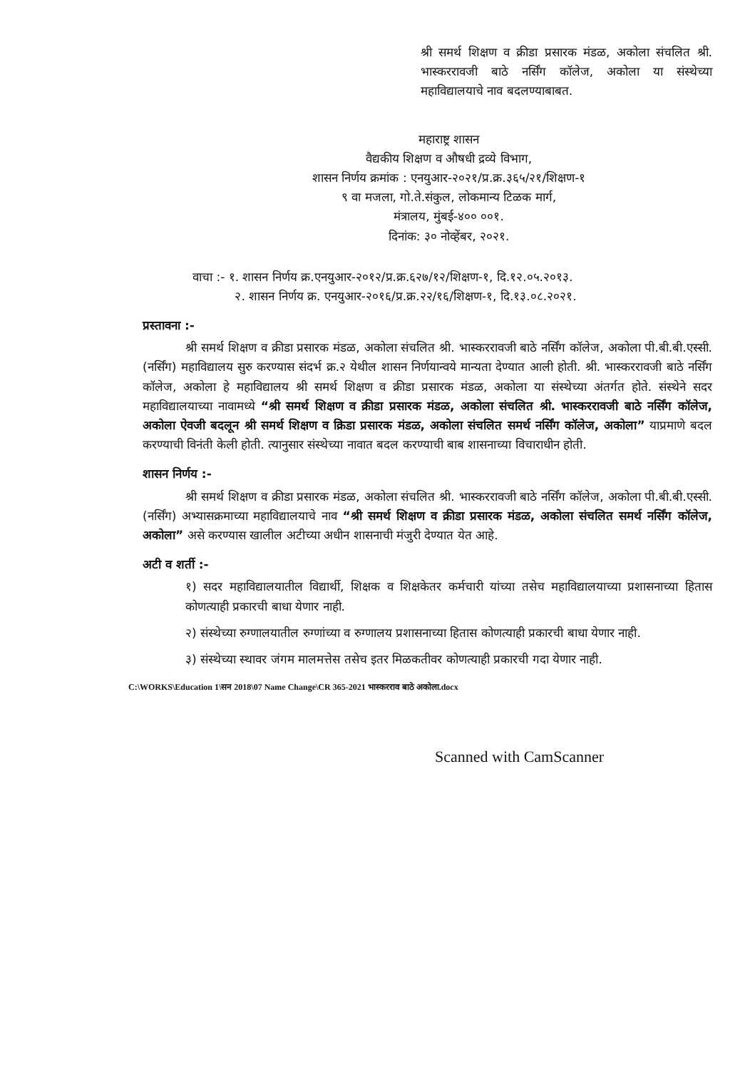श्री समर्थ शिक्षण व क्रीडा प्रसारक मंडळ, अकोला संचलित श्री. भास्कररावजी बाठे नर्सिंग कॉलेज, अकोला या संस्थेच्या महाविद्यालयाचे नाव बदलण्याबाबत.
महाराष्ट्र शासन
वैद्यकीय शिक्षण व औषधी द्रव्ये विभाग,
शासन निर्णय क्रमांक : एनयुआर-२०२१/प्र.क्र.३६५/२१/शिक्षण-१
९ वा मजला, गो.ते.संकुल, लोकमान्य टिळक मार्ग,
मंत्रालय, मुंबई-४०० ००१.
दिनांक: ३० नोव्हेंबर, २०२१.
वाचा :- १. शासन निर्णय क्र.एनयुआर-२०१२/प्र.क्र.६२७/१२/शिक्षण-१, दि.१२.०५.२०१३.
२. शासन निर्णय क्र. एनयुआर-२०१६/प्र.क्र.२२/१६/शिक्षण-१, दि.१३.०८.२०२१.
प्रस्तावना :-
श्री समर्थ शिक्षण व क्रीडा प्रसारक मंडळ, अकोला संचलित श्री. भास्कररावजी बाठे नर्सिंग कॉलेज, अकोला पी.बी.बी.एस्सी. (नर्सिंग) महाविद्यालय सुरु करण्यास संदर्भ क्र.२ येथील शासन निर्णयान्वये मान्यता देण्यात आली होती. श्री. भास्कररावजी बाठे नर्सिंग कॉलेज, अकोला हे महाविद्यालय श्री समर्थ शिक्षण व क्रीडा प्रसारक मंडळ, अकोला या संस्थेच्या अंतर्गत होते. संस्थेने सदर महाविद्यालयाच्या नावामध्ये “श्री समर्थ शिक्षण व क्रीडा प्रसारक मंडळ, अकोला संचलित श्री. भास्कररावजी बाठे नर्सिंग कॉलेज, अकोला ऐवजी बदलून श्री समर्थ शिक्षण व क्रिडा प्रसारक मंडळ, अकोला संचलित समर्थ नर्सिंग कॉलेज, अकोला” याप्रमाणे बदल करण्याची विनंती केली होती. त्यानुसार संस्थेच्या नावात बदल करण्याची बाब शासनाच्या विचाराधीन होती.
शासन निर्णय :-
श्री समर्थ शिक्षण व क्रीडा प्रसारक मंडळ, अकोला संचलित श्री. भास्कररावजी बाठे नर्सिंग कॉलेज, अकोला पी.बी.बी.एस्सी. (नर्सिंग) अभ्यासक्रमाच्या महाविद्यालयाचे नाव “श्री समर्थ शिक्षण व क्रीडा प्रसारक मंडळ, अकोला संचलित समर्थ नर्सिंग कॉलेज, अकोला” असे करण्यास खालील अटीच्या अधीन शासनाची मंजुरी देण्यात येत आहे.
अटी व शर्ती :-
१) सदर महाविद्यालयातील विद्यार्थी, शिक्षक व शिक्षकेतर कर्मचारी यांच्या तसेच महाविद्यालयाच्या प्रशासनाच्या हितास कोणत्याही प्रकारची बाधा येणार नाही.
२) संस्थेच्या रुग्णालयातील रुग्णांच्या व रुग्णालय प्रशासनाच्या हितास कोणत्याही प्रकारची बाधा येणार नाही.
३) संस्थेच्या स्थावर जंगम मालमत्तेस तसेच इतर मिळकतीवर कोणत्याही प्रकारची गदा येणार नाही.
C:\WORKS\Education 1\सन 2018\07 Name Change\CR 365-2021 भास्करराव बाठे अकोला.docx
Scanned with CamScanner